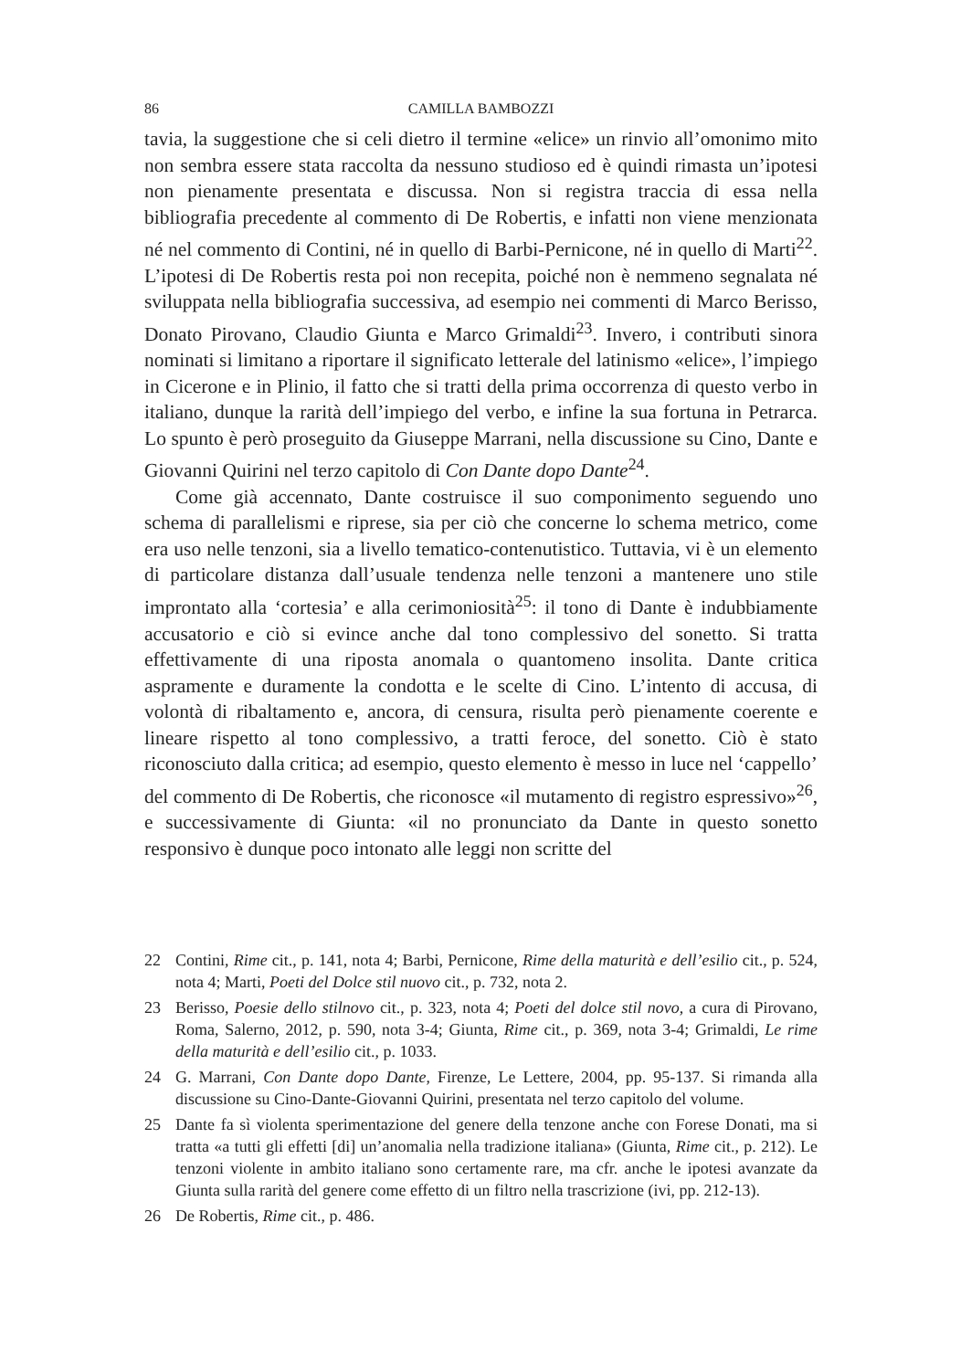86 CAMILLA BAMBOZZI
tavia, la suggestione che si celi dietro il termine «elice» un rinvio all’omonimo mito non sembra essere stata raccolta da nessuno studioso ed è quindi rimasta un’ipotesi non pienamente presentata e discussa. Non si registra traccia di essa nella bibliografia precedente al commento di De Robertis, e infatti non viene menzionata né nel commento di Contini, né in quello di Barbi-Pernicone, né in quello di Marti<sup>22</sup>. L’ipotesi di De Robertis resta poi non recepita, poiché non è nemmeno segnalata né sviluppata nella bibliografia successiva, ad esempio nei commenti di Marco Berisso, Donato Pirovano, Claudio Giunta e Marco Grimaldi<sup>23</sup>. Invero, i contributi sinora nominati si limitano a riportare il significato letterale del latinismo «elice», l’impiego in Cicerone e in Plinio, il fatto che si tratti della prima occorrenza di questo verbo in italiano, dunque la rarità dell’impiego del verbo, e infine la sua fortuna in Petrarca. Lo spunto è però proseguito da Giuseppe Marrani, nella discussione su Cino, Dante e Giovanni Quirini nel terzo capitolo di Con Dante dopo Dante<sup>24</sup>.
Come già accennato, Dante costruisce il suo componimento seguendo uno schema di parallelismi e riprese, sia per ciò che concerne lo schema metrico, come era uso nelle tenzoni, sia a livello tematico-contenutistico. Tuttavia, vi è un elemento di particolare distanza dall’usuale tendenza nelle tenzoni a mantenere uno stile improntato alla ‘cortesia’ e alla cerimoniosità<sup>25</sup>: il tono di Dante è indubbiamente accusatorio e ciò si evince anche dal tono complessivo del sonetto. Si tratta effettivamente di una riposta anomala o quantomeno insolita. Dante critica aspramente e duramente la condotta e le scelte di Cino. L’intento di accusa, di volontà di ribaltamento e, ancora, di censura, risulta però pienamente coerente e lineare rispetto al tono complessivo, a tratti feroce, del sonetto. Ciò è stato riconosciuto dalla critica; ad esempio, questo elemento è messo in luce nel ‘cappello’ del commento di De Robertis, che riconosce «il mutamento di registro espressivo»<sup>26</sup>, e successivamente di Giunta: «il no pronunciato da Dante in questo sonetto responsivo è dunque poco intonato alle leggi non scritte del
22 Contini, Rime cit., p. 141, nota 4; Barbi, Pernicone, Rime della maturità e dell’esilio cit., p. 524, nota 4; Marti, Poeti del Dolce stil nuovo cit., p. 732, nota 2.
23 Berisso, Poesie dello stilnovo cit., p. 323, nota 4; Poeti del dolce stil novo, a cura di Pirovano, Roma, Salerno, 2012, p. 590, nota 3-4; Giunta, Rime cit., p. 369, nota 3-4; Grimaldi, Le rime della maturità e dell’esilio cit., p. 1033.
24 G. Marrani, Con Dante dopo Dante, Firenze, Le Lettere, 2004, pp. 95-137. Si rimanda alla discussione su Cino-Dante-Giovanni Quirini, presentata nel terzo capitolo del volume.
25 Dante fa sì violenta sperimentazione del genere della tenzone anche con Forese Donati, ma si tratta «a tutti gli effetti [di] un’anomalia nella tradizione italiana» (Giunta, Rime cit., p. 212). Le tenzoni violente in ambito italiano sono certamente rare, ma cfr. anche le ipotesi avanzate da Giunta sulla rarità del genere come effetto di un filtro nella trascrizione (ivi, pp. 212-13).
26 De Robertis, Rime cit., p. 486.